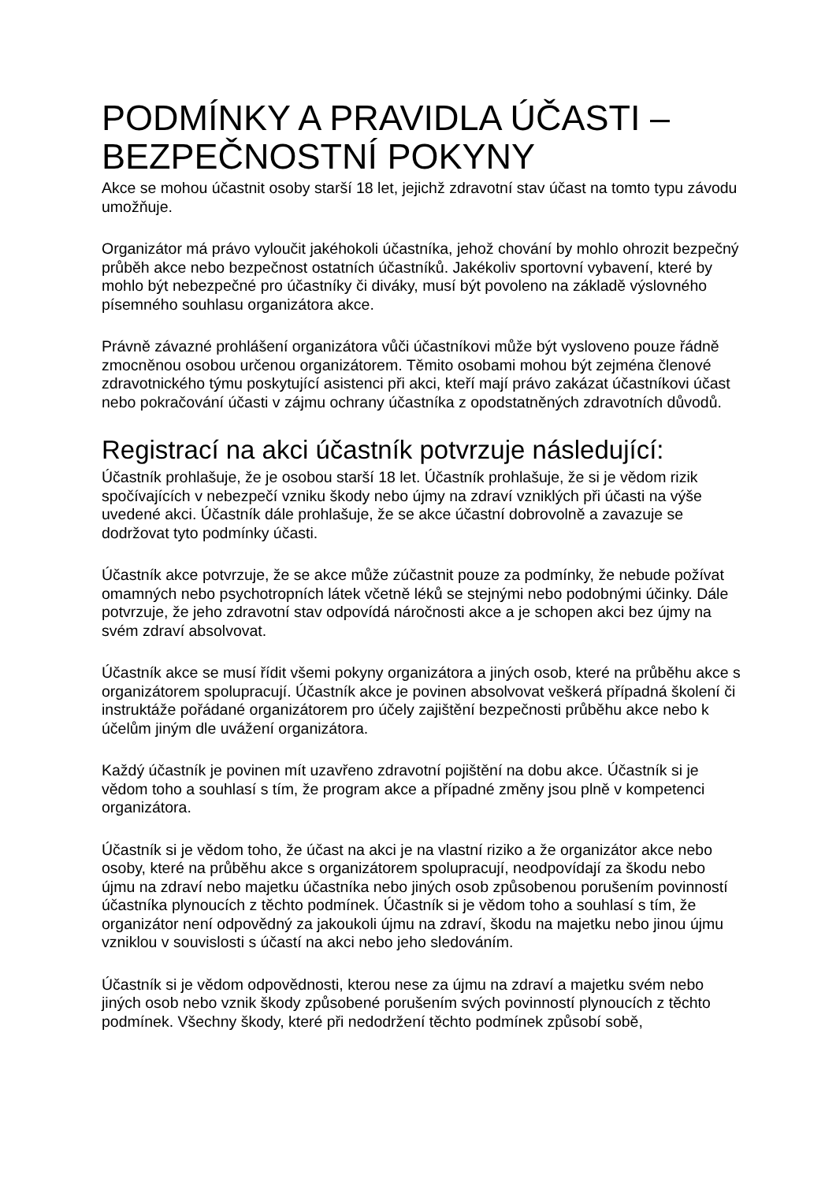PODMÍNKY A PRAVIDLA ÚČASTI – BEZPEČNOSTNÍ POKYNY
Akce se mohou účastnit osoby starší 18 let, jejichž zdravotní stav účast na tomto typu závodu umožňuje.
Organizátor má právo vyloučit jakéhokoli účastníka, jehož chování by mohlo ohrozit bezpečný průběh akce nebo bezpečnost ostatních účastníků. Jakékoliv sportovní vybavení, které by mohlo být nebezpečné pro účastníky či diváky, musí být povoleno na základě výslovného písemného souhlasu organizátora akce.
Právně závazné prohlášení organizátora vůči účastníkovi může být vysloveno pouze řádně zmocněnou osobou určenou organizátorem. Těmito osobami mohou být zejména členové zdravotnického týmu poskytující asistenci při akci, kteří mají právo zakázat účastníkovi účast nebo pokračování účasti v zájmu ochrany účastníka z opodstatněných zdravotních důvodů.
Registrací na akci účastník potvrzuje následující:
Účastník prohlašuje, že je osobou starší 18 let. Účastník prohlašuje, že si je vědom rizik spočívajících v nebezpečí vzniku škody nebo újmy na zdraví vzniklých při účasti na výše uvedené akci. Účastník dále prohlašuje, že se akce účastní dobrovolně a zavazuje se dodržovat tyto podmínky účasti.
Účastník akce potvrzuje, že se akce může zúčastnit pouze za podmínky, že nebude požívat omamných nebo psychotropních látek včetně léků se stejnými nebo podobnými účinky. Dále potvrzuje, že jeho zdravotní stav odpovídá náročnosti akce a je schopen akci bez újmy na svém zdraví absolvovat.
Účastník akce se musí řídit všemi pokyny organizátora a jiných osob, které na průběhu akce s organizátorem spolupracují. Účastník akce je povinen absolvovat veškerá případná školení či instruktáže pořádané organizátorem pro účely zajištění bezpečnosti průběhu akce nebo k účelům jiným dle uvážení organizátora.
Každý účastník je povinen mít uzavřeno zdravotní pojištění na dobu akce. Účastník si je vědom toho a souhlasí s tím, že program akce a případné změny jsou plně v kompetenci organizátora.
Účastník si je vědom toho, že účast na akci je na vlastní riziko a že organizátor akce nebo osoby, které na průběhu akce s organizátorem spolupracují, neodpovídají za škodu nebo újmu na zdraví nebo majetku účastníka nebo jiných osob způsobenou porušením povinností účastníka plynoucích z těchto podmínek. Účastník si je vědom toho a souhlasí s tím, že organizátor není odpovědný za jakoukoli újmu na zdraví, škodu na majetku nebo jinou újmu vzniklou v souvislosti s účastí na akci nebo jeho sledováním.
Účastník si je vědom odpovědnosti, kterou nese za újmu na zdraví a majetku svém nebo jiných osob nebo vznik škody způsobené porušením svých povinností plynoucích z těchto podmínek. Všechny škody, které při nedodržení těchto podmínek způsobí sobě,